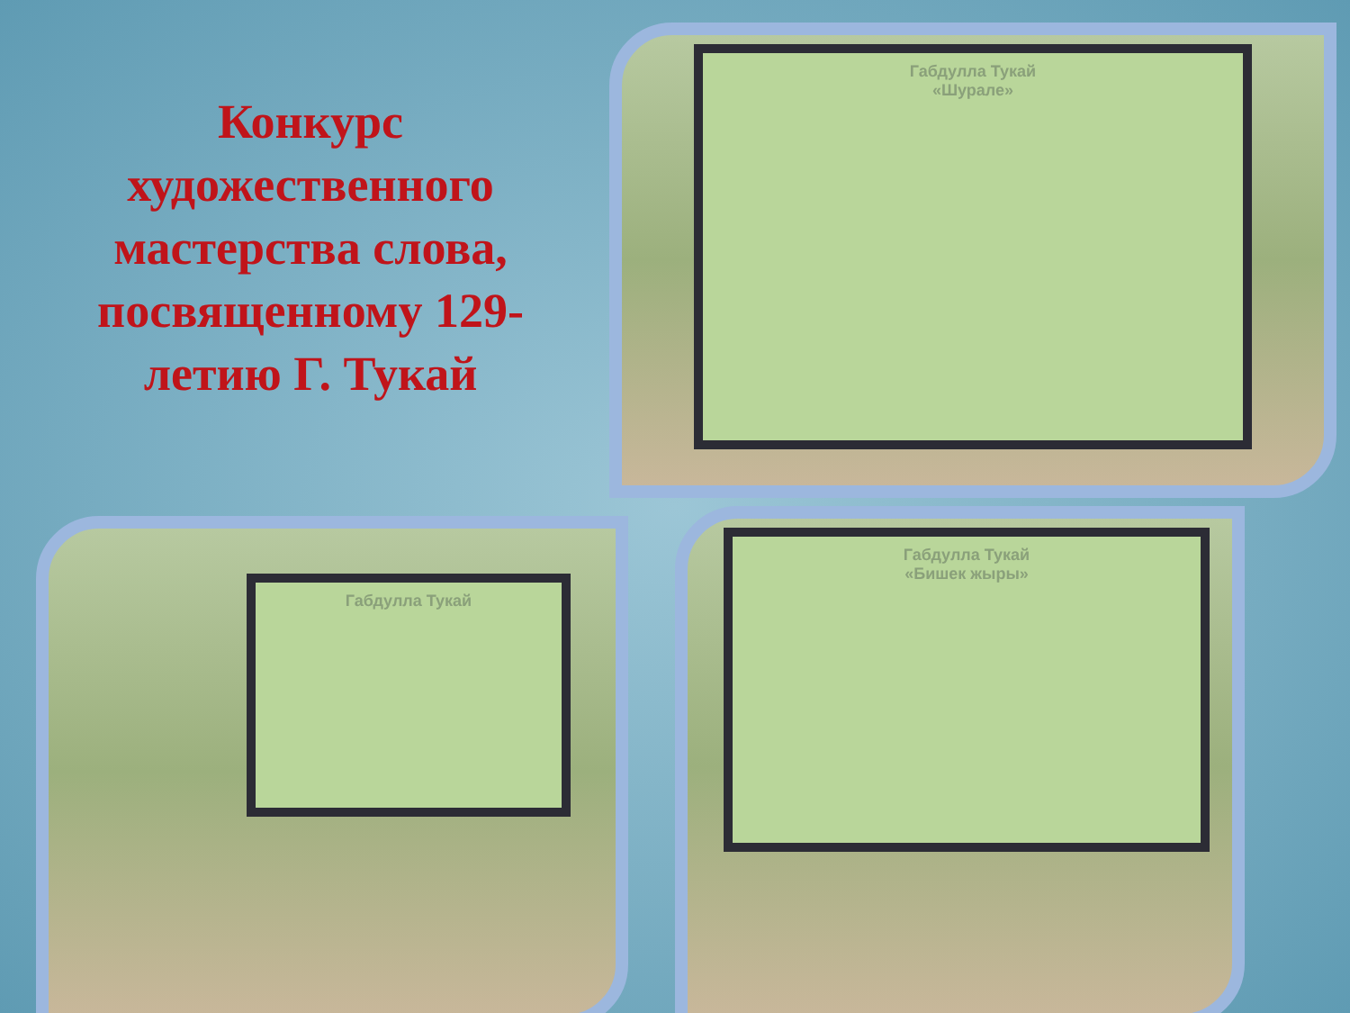Конкурс художественного мастерства слова, посвященному 129-летию Г. Тукай
Габдулла Тукай
«Шурале»
Габдулла Тукай
Габдулла Тукай
«Бишек жыры»